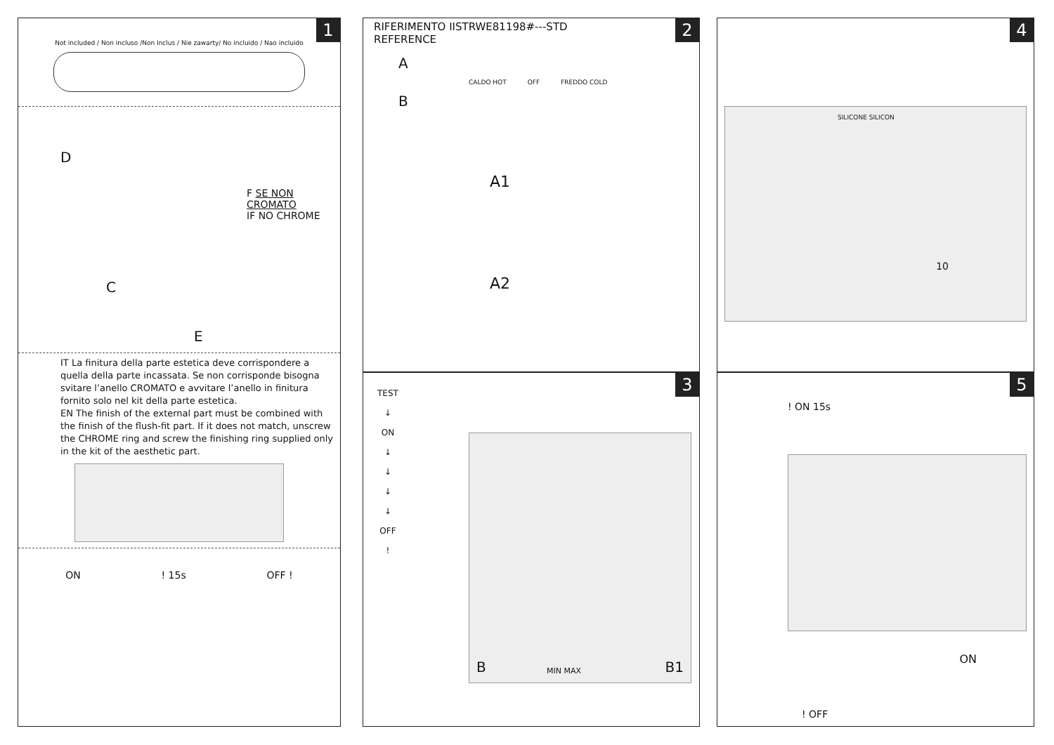1
Not included / Non incluso /Non Inclus / Nie zawarty/ No incluido / Nao incluido
D
F SE NON CROMATO
IF NO CHROME
C
E
IT La finitura della parte estetica deve corrispondere a quella della parte incassata. Se non corrisponde bisogna svitare l’anello CROMATO e avvitare l’anello in finitura fornito solo nel kit della parte estetica.
EN The finish of the external part must be combined with the finish of the flush-fit part. If it does not match, unscrew the CHROME ring and screw the finishing ring supplied only in the kit of the aesthetic part.
ON! 15s OFF !
2
RIFERIMENTO IISTRWE81198#---STD
REFERENCE
A
CALDO HOT OFF FREDDO COLD
B
A1
A2
3
TEST
↓
ON
↓
↓
↓
↓
OFF
!
B MIN MAX B1
4
SILICONE SILICON
10
5
! ON 15s
ON
! OFF